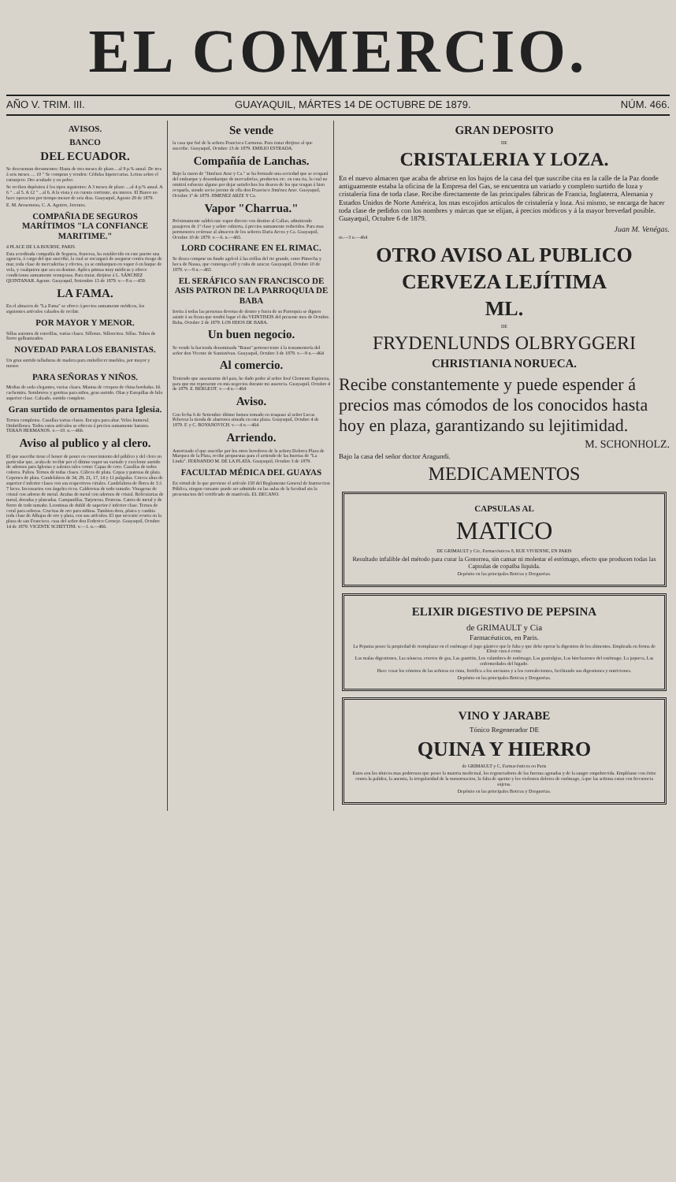EL COMERCIO.
AÑO V. TRIM. III. GUAYAQUIL, MÁRTES 14 DE OCTUBRE DE 1879. NÚM. 466.
AVISOS.
BANCO
DEL ECUADOR.
Se descuentan documentos: Hasta de tres meses de plazo....al 9 p.% anual. De tres á seis meses .... 10 " Se compran y venden: Cédulas hipotecarias. Letras sobre el estranjero. Oro acuñado y en polvo.
Se reciben depósitos á los tipos siguientes: A 3 meses de plazo ....al 4 p.% anual. A 6 " ...al 5. A 12 " ...al 6. A la vista y en cuenta corriente, sin interes. El Banco no hace operacion por tiempo menor de seis dias. Guayaquil, Agosto 29 de 1879.
E. M. Arosemena, C. A. Aguirre, Jerentes.
COMPAÑIA DE SEGUROS MARÍTIMOS "LA CONFIANCE MARITIME."
4 PLACE DE LA BOURSE, PARIS.
Esta acreditada compañía de Seguros, francesa, ha establecido en este puerto una agencia, á cargo del que suscribe, la cual se encargará de asegurar contra riesgo de mar, toda clase de mercaderías y efectos, ya se embarquen en vapor ó en buque de vela, y cualquiera que sea su destino. Aplica primas muy módicas y ofrece condiciones sumamente ventajosas. Para tratar, dirijirse á L. SÁNCHEZ QUINTANAR. Agente. Guayaquil, Setiembre 15 de 1879. v.—8 n.—459.
LA FAMA.
En el almacen de "La Fama" se ofrece á precios sumamente módicos, los siguientes artículos cabados de recibir.
POR MAYOR Y MENOR.
Sillas asientos de esterillas, varias clases. Sillones. Silloncitos. Sillas. Tubos de fierro galbanizados.
NOVEDAD PARA LOS EBANISTAS.
Un gran surtido talladuras de madera para embellecer muebles, por mayor y menor.
PARA SEÑORAS Y NIÑOS.
Medias de seda elegantes, varias clases. Mantas de crespon de china bordadas. Id. cachemira. Sombreros y gorritas para niños, gran surtido. Olan y Estopillas de hilo superior clase. Calzado, surtido completo.
Gran surtido de ornamentos para Iglesia.
Ternos completos. Casullas varias clases. Encajes para altar. Velos humeral. Ombrillones. Todos estos artículos se ofrecen á precios sumamente baratos. TERAN HERMANOS. v.—10. n.—466.
Aviso al publico y al clero.
El que suscribe tiene el honor de poner en conocimiento del público y del clero en particular que, acaba de recibir por el último vapor un variado y excelente surtido de adornos para Iglesias y salones tales como: Capas de coro. Casullas de todos colores. Palios. Ternos de todas clases. Cálices de plata. Copas y patenas de plata. Copones de plata. Candelabros de 34, 29, 21, 17, 14 y 11 pulgadas. Cruces altas de superior é inferior clases con sus respectivos ciriales. Candelabros de flores de 3 á 7 luces. Incensarios con ángeles ricos. Calderetas de todo tamaño. Vinageras de cristal con adorno de metal. Arañas de metal con adornos de cristal. Relicuiarias de metal, doradas y plateadas. Campanillas. Tarjeteras. Fruteras. Catres de metal y de fierro de todo tamaño. Leontinas de dublé de superior é inferior clase. Ternos de coral para señoras. Crucitas de oro para niñitas. Tambien dora, platea y cambia toda clase de Alhajas de oro y plata, con sus artículos. El que necesite ocurra en la plaza de san Francisco, casa del señor don Federico Cornejo. Guayaquil, Octubre 14 de 1879. VICENTE SCHETTINI. v.—1. n.—466.
Se vende
la casa que fué de la señora Francisca Carmona. Para tratar dirijirse al que suscribe. Guayaquil, Octubre 13 de 1879. EMILIO ESTRADA.
Compañía de Lanchas.
Bajo la razon de "Jiménez Arze y Ca." se ha formado una sociedad que se ocupará del embarque y desembarque de mercaderías, productos etc. en esta ria, la cual no omitirá esfuerzo alguno por dejar satisfechos los deseos de los que tengan á bien ocuparla, siendo socio jerente de ella don Francisco Jiménez Arze. Guayaquil, Octubre 1º de 1879. JIMENEZ ARZE Y Ca.
Vapor "Charrua."
Próximamente saldrá este vapor directo con destino al Callao, admitiendo pasajeros de 1ª clase y sobre cubierta, á precios sumamente reducidos. Para mas pormenores ocúrrase al almacen de los señores Daria Arcos y Ca. Guayaquil, Octubre 10 de 1879. v.—6. n.—465.
LORD COCHRANE EN EL RIMAC.
Se desea comprar un fundo agrícol á las orillas del rio grande, entre Pimocha y boca de Nausa, que contenga café y caña de azucar. Guayaquil, Octubre 10 de 1879. v.—9 n.—465
EL SERÁFICO SAN FRANCISCO DE ASIS PATRON DE LA PARROQUIA DE BABA
Invita á todas las personas devotas de dentro y fuera de su Parroquia se dignen asistir á su fiesta que tendrá lugar el dia VEINTISEIS del presente mes de Octubre. Baba, Octubre 2 de 1879. LOS HIJOS DE BABA.
Un buen negocio.
Se vende la hacienda denominada "Batan" perteneciente á la testamentería del señor don Vicente de Santistévan. Guayaquil, Octubre 3 de 1879. v.—9 n.—464
Al comercio.
Teniendo que ausentarme del pais, he dado poder al señor José Clemente Espinoza, para que me represente en mis negocios durante mi ausencia. Guayaquil, Octubre 4 de 1879. E. BERGEOT. v.—4 n.—464
Aviso.
Con fecha 6 de Setiembre último hemos tomado en traspaso al señor Lucas Pehovaz la tienda de abarrotes situada en esta plaza. Guayaquil, Octubre 4 de 1879. F. y C. BOYANOVICH. v.—4 n.—464
Arriendo.
Autorizado el que suscribe por los otros herederos de la señora Dolores Plaza de Marquez de la Plata, recibe propuestas para el arriendo de las huertas de "La Linda". FERNANDO M. DE LA PLATA. Guayaquil, Octubre 3 de 1879.
FACULTAD MÉDICA DEL GUAYAS
En virtud de lo que previene el artículo 150 del Reglamento General de Instruccion Pública, ningun cursante puede ser admitido en las aulas de la facultad sin la presentacion del certificado de matrícula. EL DECANO.
GRAN DEPOSITO
DE
CRISTALERIA Y LOZA.
En el nuevo almacen que acaba de abrirse en los bajos de la casa del que suscribe cita en la calle de la Paz donde antiguamente estaba la oficina de la Empresa del Gas, se encuentra un variado y completo surtido de loza y cristalería fina de toda clase. Recibe directamente de las principales fábricas de Francia, Inglaterra, Alemania y Estados Unidos de Norte América, los mas escojidos artículos de cristalería y loza. Asi mismo, se encarga de hacer toda clase de pedidos con los nombres y márcas que se elijan, á precios módicos y á la mayor brevedad posible. Guayaquil, Octubre 6 de 1879.
Juan M. Venégas.
m.—3 n.—464
OTRO AVISO AL PUBLICO
CERVEZA LEJÍTIMA
ML.
DE
FRYDENLUNDS OLBRYGGERI
CHRISTIANIA NORUECA.
Recibe constantemente y puede espender á precios mas cómodos de los conocidos hasta hoy en plaza, garantizando su lejitimidad.
M. SCHONHOLZ.
Bajo la casa del señor doctor Aragundi.
MEDICAMENTOS
CAPSULAS AL
MATICO
DE GRIMAULT y Cie, Farmacéuticos 8, RUE VIVIENNE, EN PARIS
Resultado infalible del método para curar la Gonorrea, sin cansar ni molestar el estómago, efecto que producen todas las Capsulas de copaiba liquida.
Depósito en las principales Boticas y Droguerias.
ELIXIR DIGESTIVO DE PEPSINA
de GRIMAULT y Cia
Farmacéuticos, en Paris.
La Pepsina posee la propiedad de reemplazar en el estómago el jugo gástrico que le falta y que debe operar la digestion de los alimentos. Empleada en forma de Elixir cura ó evita:
Las malas digestiones, Las náuseas, eructos de gas, Las gastritis, Los calambres de estómago, Las gastralgias, Las hinchazones del estómago, La jaqueca, Las enfermedades del higado.
Hace cesar los vómitos de las señoras en cinta, fortifica a los ancianos y a los convalecientes, facilitando sus digestiones y nutriciones.
Depósito en las principales Boticas y Droguerias.
VINO Y JARABE
Tónico Regenerador DE
QUINA Y HIERRO
de GRIMAULT y C, Farmacéuticos en Paris
Estos son los tónicos mas poderosos que posee la materia medicinal, los regeneradores de las fuerzas agotadas y de la sangre empobrecida. Empléanse con éxito contra la palidez, la anemia, la irregularidad de la menstruacion, la falta de apetito y los violentos dolores de estómago, á que las señoras estan con frecuencia sujetas.
Depósito en las principales Boticas y Droguerias.